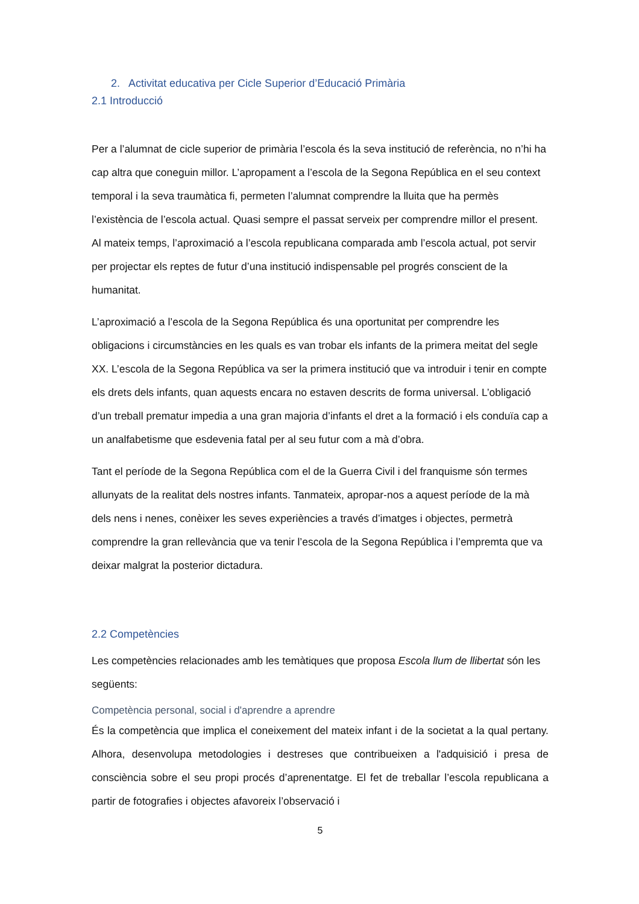2. Activitat educativa per Cicle Superior d’Educació Primària
2.1 Introducció
Per a l’alumnat de cicle superior de primària l’escola és la seva institució de referència, no n’hi ha cap altra que coneguin millor. L’apropament a l’escola de la Segona República en el seu context temporal i la seva traumàtica fi, permeten l’alumnat comprendre la lluita que ha permès l’existència de l’escola actual. Quasi sempre el passat serveix per comprendre millor el present. Al mateix temps, l’aproximació a l’escola republicana comparada amb l’escola actual, pot servir per projectar els reptes de futur d’una institució indispensable pel progrés conscient de la humanitat.
L’aproximació a l’escola de la Segona República és una oportunitat per comprendre les obligacions i circumstàncies en les quals es van trobar els infants de la primera meitat del segle XX. L’escola de la Segona República va ser la primera institució que va introduir i tenir en compte els drets dels infants, quan aquests encara no estaven descrits de forma universal. L’obligació d’un treball prematur impedia a una gran majoria d’infants el dret a la formació i els conduïa cap a un analfabetisme que esdevenia fatal per al seu futur com a mà d’obra.
Tant el període de la Segona República com el de la Guerra Civil i del franquisme són termes allunyats de la realitat dels nostres infants. Tanmateix, apropar-nos a aquest període de la mà dels nens i nenes, conèixer les seves experiències a través d’imatges i objectes, permetrà comprendre la gran rellevància que va tenir l’escola de la Segona República i l’empremta que va deixar malgrat la posterior dictadura.
2.2 Competències
Les competències relacionades amb les temàtiques que proposa Escola llum de llibertat són les següents:
Competència personal, social i d'aprendre a aprendre
És la competència que implica el coneixement del mateix infant i de la societat a la qual pertany. Alhora, desenvolupa metodologies i destreses que contribueixen a l'adquisició i presa de consciència sobre el seu propi procés d’aprenentatge. El fet de treballar l’escola republicana a partir de fotografies i objectes afavoreix l’observació i
5